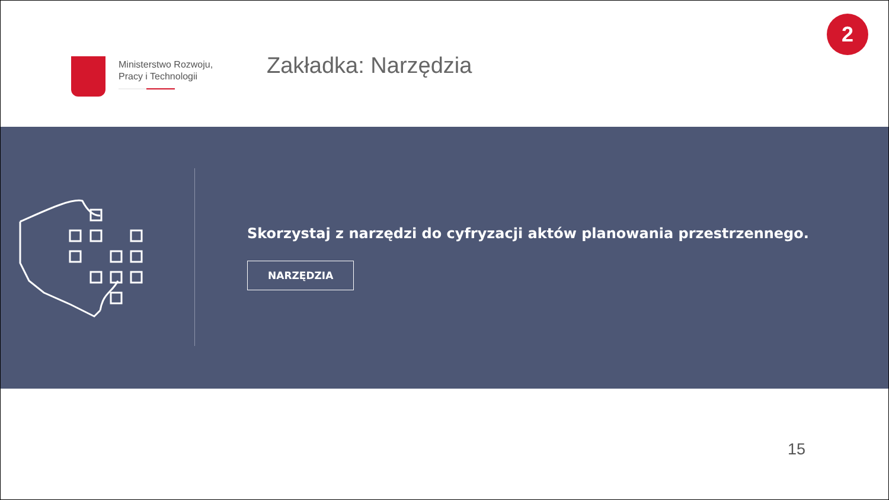2
Ministerstwo Rozwoju, Pracy i Technologii
Zakładka: Narzędzia
Skorzystaj z narzędzi do cyfryzacji aktów planowania przestrzennego.
NARZĘDZIA
15